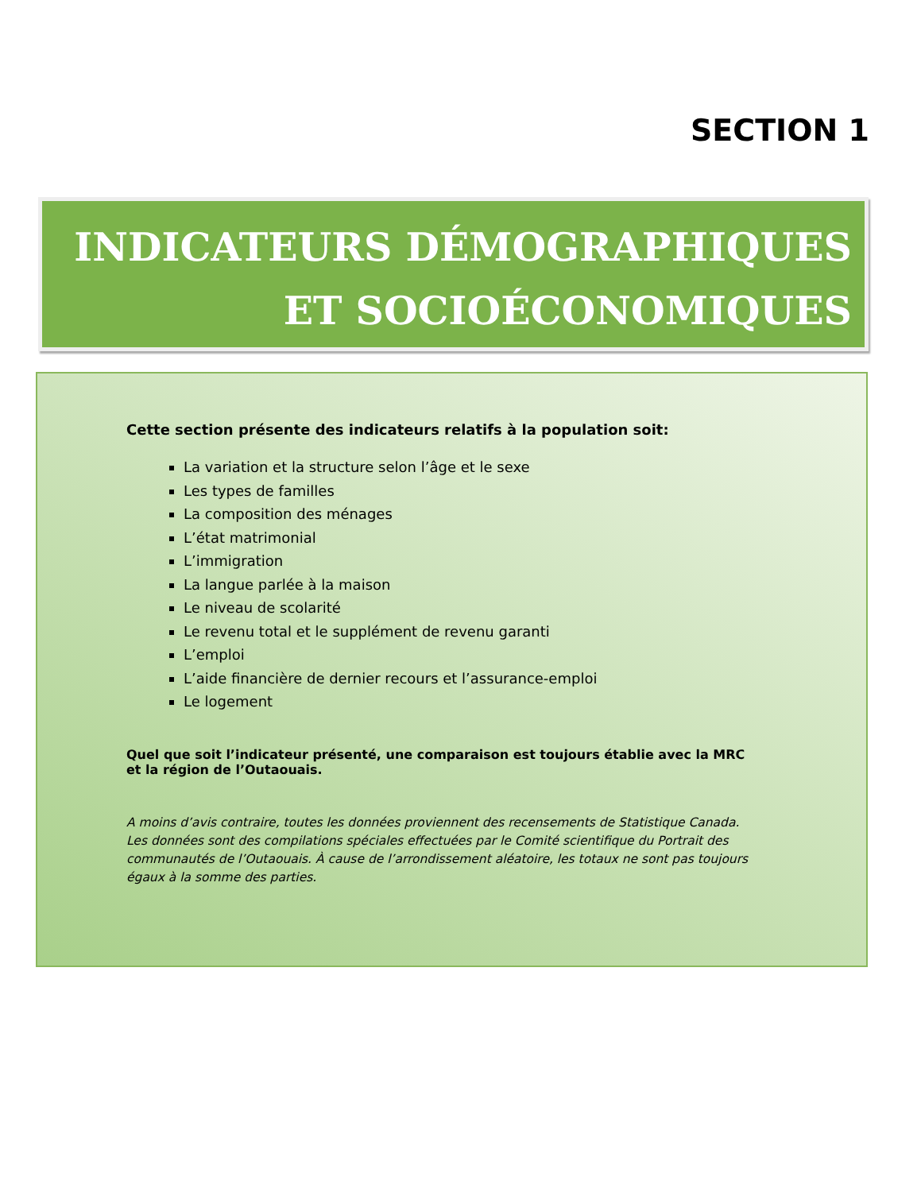SECTION 1
INDICATEURS DÉMOGRAPHIQUES
ET SOCIOÉCONOMIQUES
Cette section présente des indicateurs relatifs à la population soit:
La variation et la structure selon l’âge et le sexe
Les types de familles
La composition des ménages
L’état matrimonial
L’immigration
La langue parlée à la maison
Le niveau de scolarité
Le revenu total et le supplément de revenu garanti
L’emploi
L’aide financière de dernier recours et l’assurance-emploi
Le logement
Quel que soit l’indicateur présenté, une comparaison est toujours établie avec la MRC
et la région de l’Outaouais.
A moins d’avis contraire, toutes les données proviennent des recensements de Statistique Canada. Les données sont des compilations spéciales effectuées par le Comité scientifique du Portrait des communautés de l’Outaouais. À cause de l’arrondissement aléatoire, les totaux ne sont pas toujours égaux à la somme des parties.